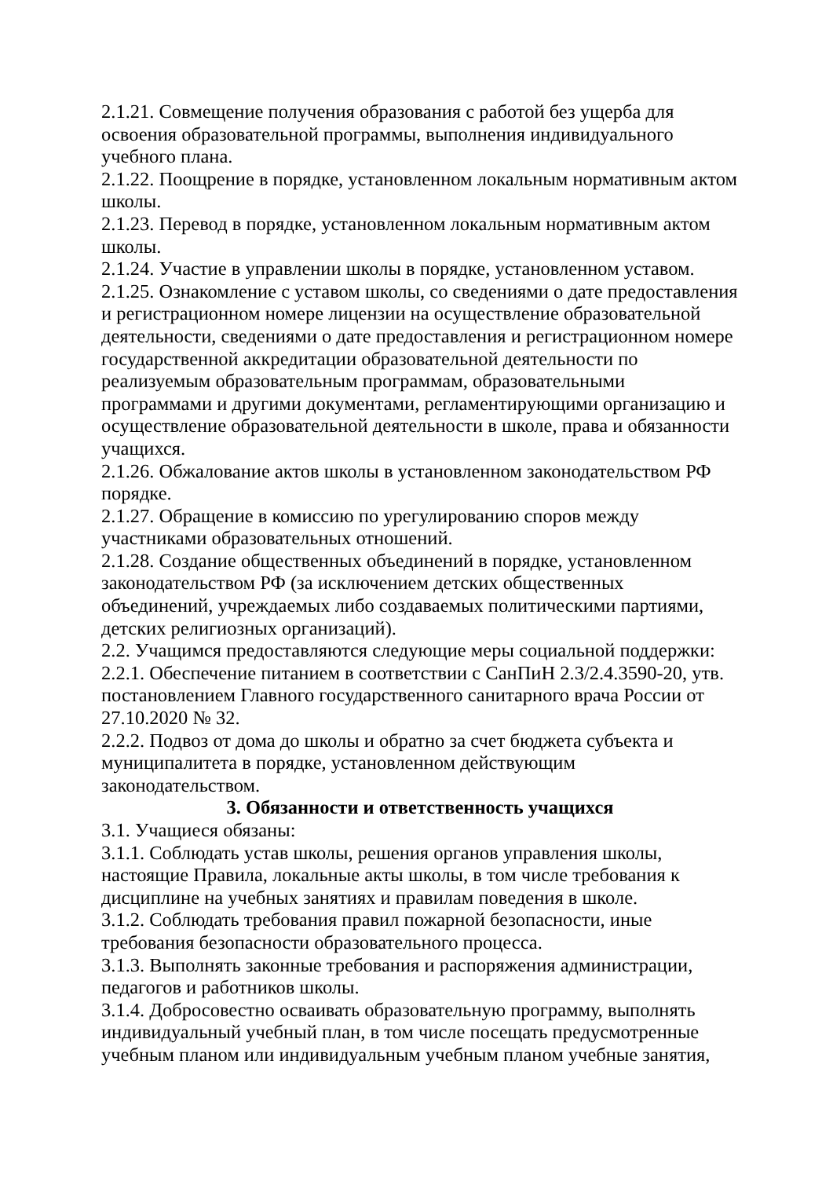2.1.21. Совмещение получения образования с работой без ущерба для освоения образовательной программы, выполнения индивидуального учебного плана.
2.1.22. Поощрение в порядке, установленном локальным нормативным актом школы.
2.1.23. Перевод в порядке, установленном локальным нормативным актом школы.
2.1.24. Участие в управлении школы в порядке, установленном уставом.
2.1.25. Ознакомление с уставом школы, со сведениями о дате предоставления и регистрационном номере лицензии на осуществление образовательной деятельности, сведениями о дате предоставления и регистрационном номере государственной аккредитации образовательной деятельности по реализуемым образовательным программам, образовательными программами и другими документами, регламентирующими организацию и осуществление образовательной деятельности в школе, права и обязанности учащихся.
2.1.26. Обжалование актов школы в установленном законодательством РФ порядке.
2.1.27. Обращение в комиссию по урегулированию споров между участниками образовательных отношений.
2.1.28. Создание общественных объединений в порядке, установленном законодательством РФ (за исключением детских общественных объединений, учреждаемых либо создаваемых политическими партиями, детских религиозных организаций).
2.2. Учащимся предоставляются следующие меры социальной поддержки:
2.2.1. Обеспечение питанием в соответствии с СанПиН 2.3/2.4.3590-20, утв. постановлением Главного государственного санитарного врача России от 27.10.2020 № 32.
2.2.2. Подвоз от дома до школы и обратно за счет бюджета субъекта и муниципалитета в порядке, установленном действующим законодательством.
3. Обязанности и ответственность учащихся
3.1. Учащиеся обязаны:
3.1.1. Соблюдать устав школы, решения органов управления школы, настоящие Правила, локальные акты школы, в том числе требования к дисциплине на учебных занятиях и правилам поведения в школе.
3.1.2. Соблюдать требования правил пожарной безопасности, иные требования безопасности образовательного процесса.
3.1.3. Выполнять законные требования и распоряжения администрации, педагогов и работников школы.
3.1.4. Добросовестно осваивать образовательную программу, выполнять индивидуальный учебный план, в том числе посещать предусмотренные учебным планом или индивидуальным учебным планом учебные занятия,